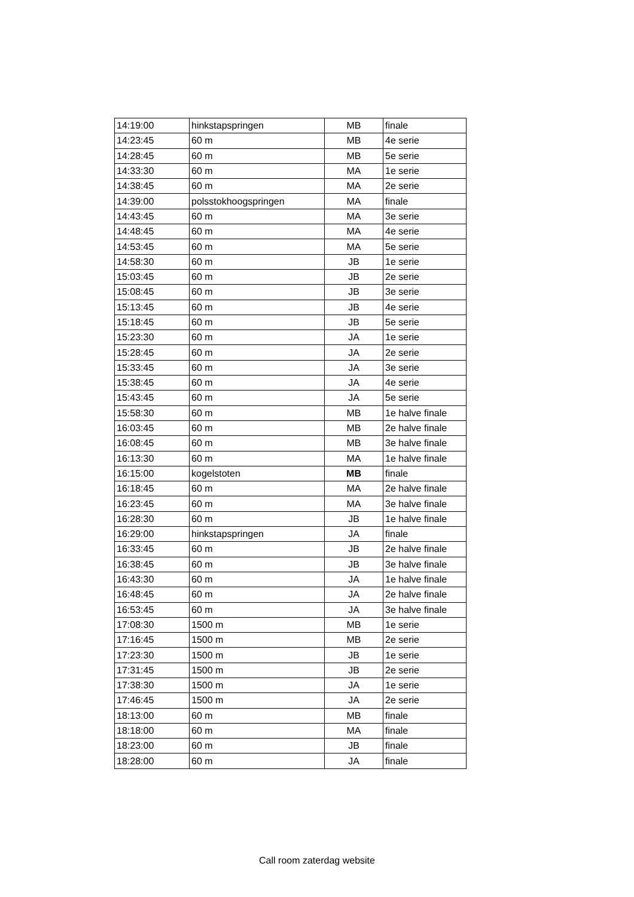| 14:19:00 | hinkstapspringen | MB | finale |
| 14:23:45 | 60 m | MB | 4e serie |
| 14:28:45 | 60 m | MB | 5e serie |
| 14:33:30 | 60 m | MA | 1e serie |
| 14:38:45 | 60 m | MA | 2e serie |
| 14:39:00 | polsstokhoogspringen | MA | finale |
| 14:43:45 | 60 m | MA | 3e serie |
| 14:48:45 | 60 m | MA | 4e serie |
| 14:53:45 | 60 m | MA | 5e serie |
| 14:58:30 | 60 m | JB | 1e serie |
| 15:03:45 | 60 m | JB | 2e serie |
| 15:08:45 | 60 m | JB | 3e serie |
| 15:13:45 | 60 m | JB | 4e serie |
| 15:18:45 | 60 m | JB | 5e serie |
| 15:23:30 | 60 m | JA | 1e serie |
| 15:28:45 | 60 m | JA | 2e serie |
| 15:33:45 | 60 m | JA | 3e serie |
| 15:38:45 | 60 m | JA | 4e serie |
| 15:43:45 | 60 m | JA | 5e serie |
| 15:58:30 | 60 m | MB | 1e halve finale |
| 16:03:45 | 60 m | MB | 2e halve finale |
| 16:08:45 | 60 m | MB | 3e halve finale |
| 16:13:30 | 60 m | MA | 1e halve finale |
| 16:15:00 | kogelstoten | MB | finale |
| 16:18:45 | 60 m | MA | 2e halve finale |
| 16:23:45 | 60 m | MA | 3e halve finale |
| 16:28:30 | 60 m | JB | 1e halve finale |
| 16:29:00 | hinkstapspringen | JA | finale |
| 16:33:45 | 60 m | JB | 2e halve finale |
| 16:38:45 | 60 m | JB | 3e halve finale |
| 16:43:30 | 60 m | JA | 1e halve finale |
| 16:48:45 | 60 m | JA | 2e halve finale |
| 16:53:45 | 60 m | JA | 3e halve finale |
| 17:08:30 | 1500 m | MB | 1e serie |
| 17:16:45 | 1500 m | MB | 2e serie |
| 17:23:30 | 1500 m | JB | 1e serie |
| 17:31:45 | 1500 m | JB | 2e serie |
| 17:38:30 | 1500 m | JA | 1e serie |
| 17:46:45 | 1500 m | JA | 2e serie |
| 18:13:00 | 60 m | MB | finale |
| 18:18:00 | 60 m | MA | finale |
| 18:23:00 | 60 m | JB | finale |
| 18:28:00 | 60 m | JA | finale |
Call room zaterdag website